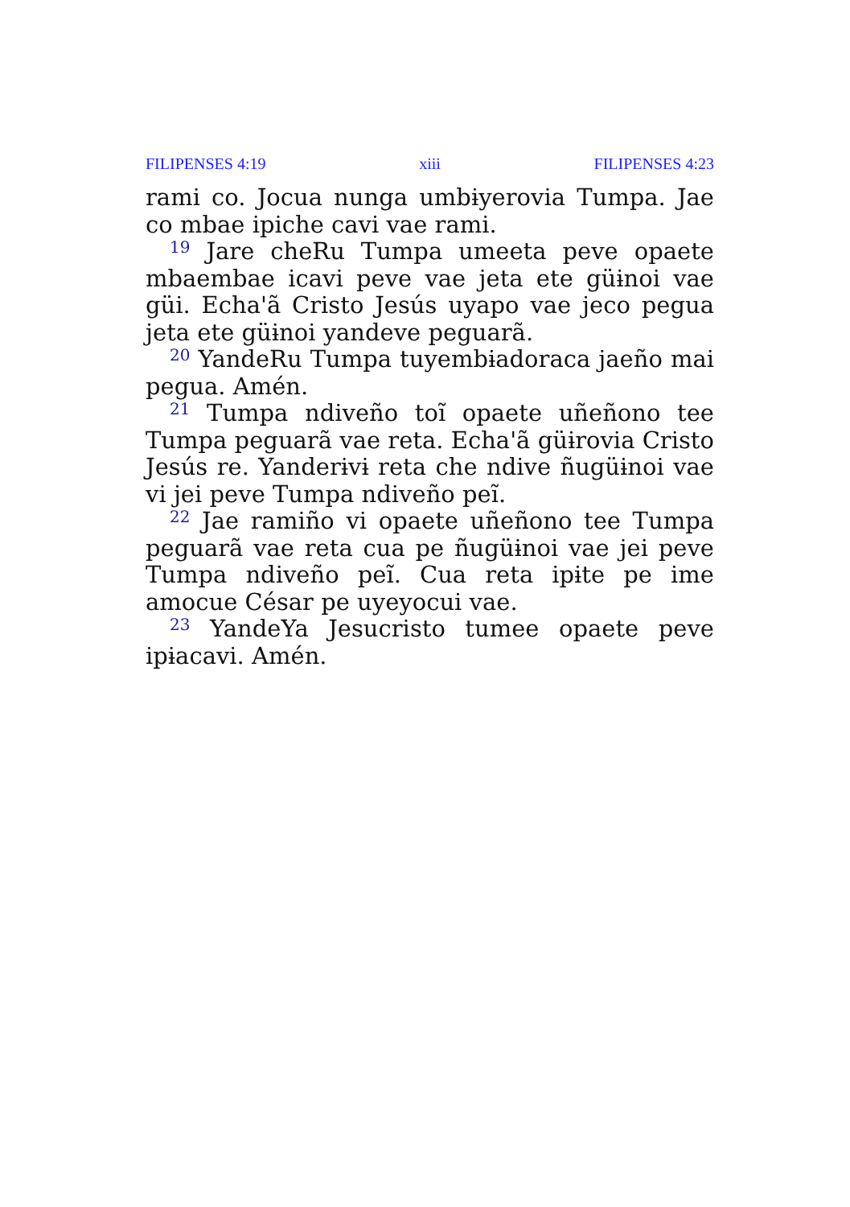FILIPENSES 4:19 xiii FILIPENSES 4:23
rami co. Jocua nunga umbɨyerovia Tumpa. Jae co mbae ipiche cavi vae rami.
<sup>19</sup> Jare cheRu Tumpa umeeta peve opaete mbaembae icavi peve vae jeta ete güɨnoi vae güi. Echa'ã Cristo Jesús uyapo vae jeco pegua jeta ete güɨnoi yandeve peguarã.
<sup>20</sup> YandeRu Tumpa tuyembɨadoraca jaeño mai pegua. Amén.
<sup>21</sup> Tumpa ndiveño toĩ opaete uñeñono tee Tumpa peguarã vae reta. Echa'ã güɨrovia Cristo Jesús re. Yanderɨvɨ reta che ndive ñugüɨnoi vae vi jei peve Tumpa ndiveño peĩ.
<sup>22</sup> Jae ramiño vi opaete uñeñono tee Tumpa peguarã vae reta cua pe ñugüɨnoi vae jei peve Tumpa ndiveño peĩ. Cua reta ipɨte pe ime amocue César pe uyeyocui vae.
<sup>23</sup> YandeYa Jesucristo tumee opaete peve ipɨacavi. Amén.